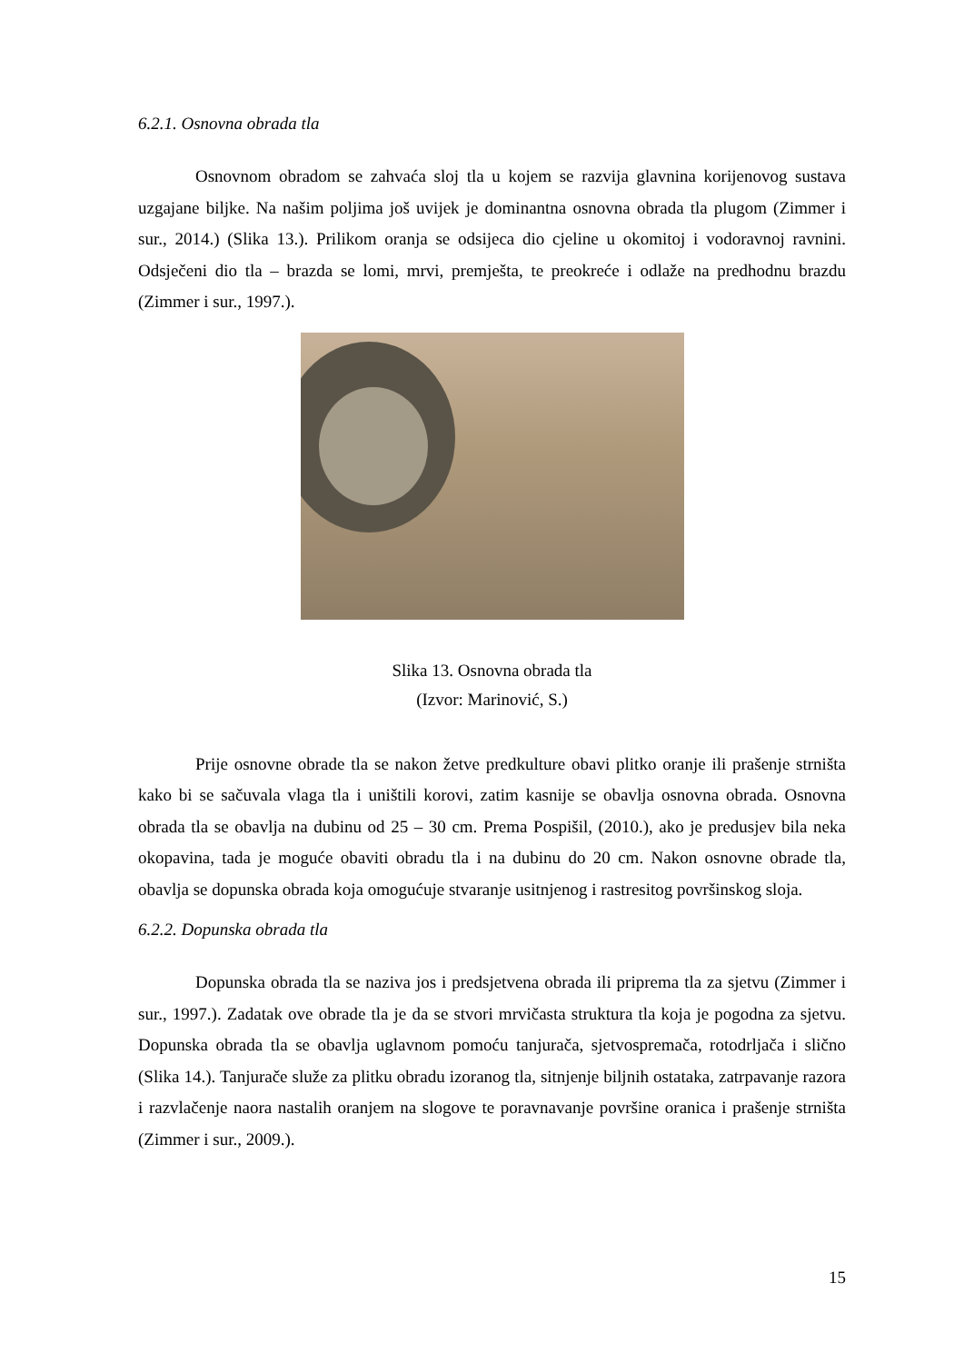6.2.1. Osnovna obrada tla
Osnovnom obradom se zahvaća sloj tla u kojem se razvija glavnina korijenovog sustava uzgajane biljke. Na našim poljima još uvijek je dominantna osnovna obrada tla plugom (Zimmer i sur., 2014.) (Slika 13.). Prilikom oranja se odsijeca dio cjeline u okomitoj i vodoravnoj ravnini. Odsječeni dio tla – brazda se lomi, mrvi, premješta, te preokreće i odlaže na predhodnu brazdu (Zimmer i sur., 1997.).
Slika 13. Osnovna obrada tla
(Izvor: Marinović, S.)
Prije osnovne obrade tla se nakon žetve predkulture obavi plitko oranje ili prašenje strništa kako bi se sačuvala vlaga tla i uništili korovi, zatim kasnije se obavlja osnovna obrada. Osnovna obrada tla se obavlja na dubinu od 25 – 30 cm. Prema Pospišil, (2010.), ako je predusjev bila neka okopavina, tada je moguće obaviti obradu tla i na dubinu do 20 cm. Nakon osnovne obrade tla, obavlja se dopunska obrada koja omogućuje stvaranje usitnjenog i rastresitog površinskog sloja.
6.2.2. Dopunska obrada tla
Dopunska obrada tla se naziva jos i predsjetvena obrada ili priprema tla za sjetvu (Zimmer i sur., 1997.). Zadatak ove obrade tla je da se stvori mrvičasta struktura tla koja je pogodna za sjetvu. Dopunska obrada tla se obavlja uglavnom pomoću tanjurača, sjetvospremača, rotodrljača i slično (Slika 14.). Tanjurače služe za plitku obradu izoranog tla, sitnjenje biljnih ostataka, zatrpavanje razora i razvlačenje naora nastalih oranjem na slogove te poravnavanje površine oranica i prašenje strništa (Zimmer i sur., 2009.).
15